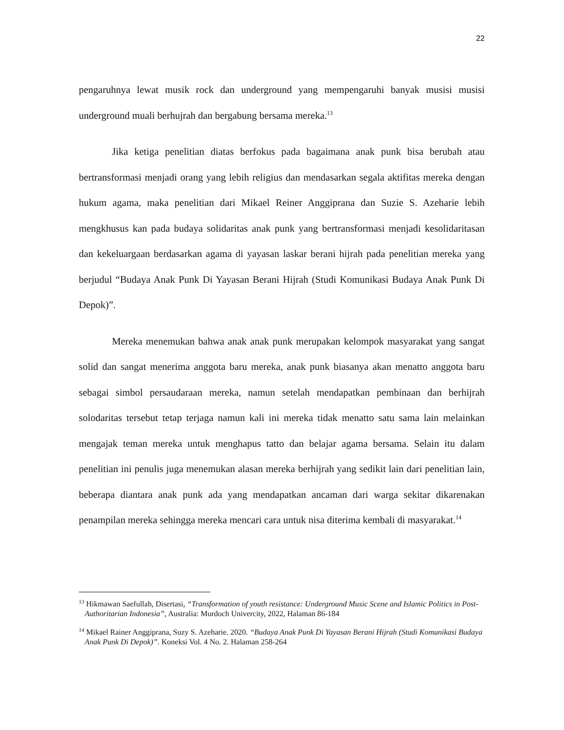22
pengaruhnya lewat musik rock dan underground yang mempengaruhi banyak musisi musisi underground muali berhujrah dan bergabung bersama mereka.<sup>13</sup>
Jika ketiga penelitian diatas berfokus pada bagaimana anak punk bisa berubah atau bertransformasi menjadi orang yang lebih religius dan mendasarkan segala aktifitas mereka dengan hukum agama, maka penelitian dari Mikael Reiner Anggiprana dan Suzie S. Azeharie lebih mengkhusus kan pada budaya solidaritas anak punk yang bertransformasi menjadi kesolidaritasan dan kekeluargaan berdasarkan agama di yayasan laskar berani hijrah pada penelitian mereka yang berjudul “Budaya Anak Punk Di Yayasan Berani Hijrah (Studi Komunikasi Budaya Anak Punk Di Depok)”.
Mereka menemukan bahwa anak anak punk merupakan kelompok masyarakat yang sangat solid dan sangat menerima anggota baru mereka, anak punk biasanya akan menatto anggota baru sebagai simbol persaudaraan mereka, namun setelah mendapatkan pembinaan dan berhijrah solodaritas tersebut tetap terjaga namun kali ini mereka tidak menatto satu sama lain melainkan mengajak teman mereka untuk menghapus tatto dan belajar agama bersama. Selain itu dalam penelitian ini penulis juga menemukan alasan mereka berhijrah yang sedikit lain dari penelitian lain, beberapa diantara anak punk ada yang mendapatkan ancaman dari warga sekitar dikarenakan penampilan mereka sehingga mereka mencari cara untuk nisa diterima kembali di masyarakat.<sup>14</sup>
<sup>13</sup> Hikmawan Saefullah, Disertasi, “Transformation of youth resistance: Underground Music Scene and Islamic Politics in Post-Authoritarian Indonesia”, Australia: Murdoch Univercity, 2022, Halaman 86-184
<sup>14</sup> Mikael Rainer Anggiprana, Suzy S. Azeharie. 2020. “Budaya Anak Punk Di Yayasan Berani Hijrah (Studi Komunikasi Budaya Anak Punk Di Depok)”. Koneksi Vol. 4 No. 2. Halaman 258-264